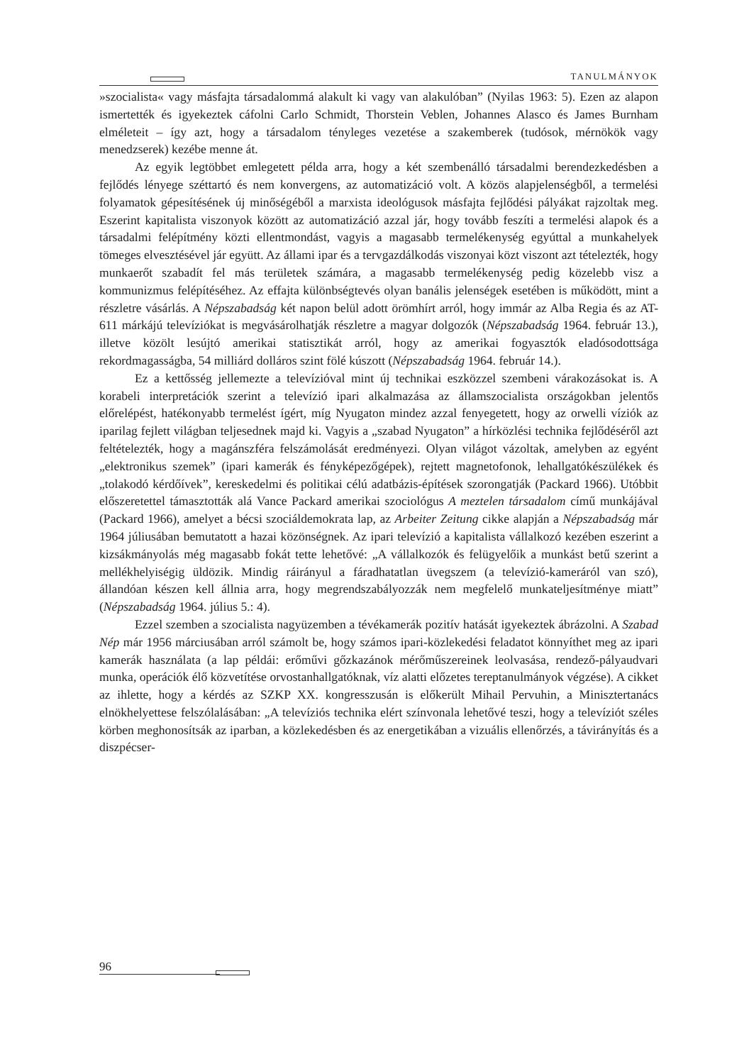TANULMÁNYOK
»szocialista« vagy másfajta társadalommá alakult ki vagy van alakulóban” (Nyilas 1963: 5). Ezen az alapon ismertették és igyekeztek cáfolni Carlo Schmidt, Thorstein Veblen, Johannes Alasco és James Burnham elméleteit – így azt, hogy a társadalom tényleges vezetése a szakemberek (tudósok, mérnökök vagy menedzserek) kezébe menne át.
Az egyik legtöbbet emlegetett példa arra, hogy a két szembenálló társadalmi berendezkedésben a fejlődés lényege széttartó és nem konvergens, az automatizáció volt. A közös alapjelenségből, a termelési folyamatok gépesítésének új minőségéből a marxista ideológusok másfajta fejlődési pályákat rajzoltak meg. Eszerint kapitalista viszonyok között az automatizáció azzal jár, hogy tovább feszíti a termelési alapok és a társadalmi felépítmény közti ellentmondást, vagyis a magasabb termelékenység egyúttal a munkahelyek tömeges elvesztésével jár együtt. Az állami ipar és a tervgazdálkodás viszonyai közt viszont azt tételezték, hogy munkaerőt szabadít fel más területek számára, a magasabb termelékenység pedig közelebb visz a kommunizmus felépítéséhez. Az effajta különbségtevés olyan banális jelenségek esetében is működött, mint a részletre vásárlás. A Népszabadság két napon belül adott örömhírt arról, hogy immár az Alba Regia és az AT-611 márkájú televíziókat is megvásárolhatják részletre a magyar dolgozók (Népszabadság 1964. február 13.), illetve közölt lesújtó amerikai statisztikát arról, hogy az amerikai fogyasztók eladósodottsága rekordmagasságba, 54 milliárd dolláros szint fölé kúszott (Népszabadság 1964. február 14.).
Ez a kettősség jellemezte a televízióval mint új technikai eszközzel szembeni várakozásokat is. A korabeli interpretációk szerint a televízió ipari alkalmazása az államszocialista országokban jelentős előrelépést, hatékonyabb termelést ígért, míg Nyugaton mindez azzal fenyegetett, hogy az orwelli víziók az iparilag fejlett világban teljesednek majd ki. Vagyis a „szabad Nyugaton” a hírközlési technika fejlődéséről azt feltételezték, hogy a magánszféra felszámolását eredményezi. Olyan világot vázoltak, amelyben az egyént „elektronikus szemek” (ipari kamerák és fényképezőgépek), rejtett magnetofonok, lehallgatókészülékek és „tolakodó kérdőívek”, kereskedelmi és politikai célú adatbázis-építések szorongatják (Packard 1966). Utóbbit előszeretettel támasztották alá Vance Packard amerikai szociológus A meztelen társadalom című munkájával (Packard 1966), amelyet a bécsi szociáldemokrata lap, az Arbeiter Zeitung cikke alapján a Népszabadság már 1964 júliusában bemutatott a hazai közönségnek. Az ipari televízió a kapitalista vállalkozó kezében eszerint a kizsákmányolás még magasabb fokát tette lehetővé: „A vállalkozók és felügyelőik a munkást betű szerint a mellékhelyiségig üldözik. Mindig ráirányul a fáradhatatlan üvegszem (a televízió-kameráról van szó), állandóan készen kell állnia arra, hogy megrendszabályozzák nem megfelelő munkateljesítménye miatt” (Népszabadság 1964. július 5.: 4).
Ezzel szemben a szocialista nagyüzemben a tévékamerák pozitív hatását igyekeztek ábrázolni. A Szabad Nép már 1956 márciusában arról számolt be, hogy számos ipari-közlekedési feladatot könnyíthet meg az ipari kamerák használata (a lap példái: erőművi gőzkazánok mérőműszereinek leolvasása, rendező-pályaudvari munka, operációk élő közvetítése orvostanhallgatóknak, víz alatti előzetes tereptanulmányok végzése). A cikket az ihlette, hogy a kérdés az SZKP XX. kongresszusán is előkerült Mihail Pervuhin, a Minisztertanács elnökhelyettese felszólalásában: „A televíziós technika elért színvonala lehetővé teszi, hogy a televíziót széles körben meghonosítsák az iparban, a közlekedésben és az energetikában a vizuális ellenőrzés, a távirányítás és a diszpécser-
96